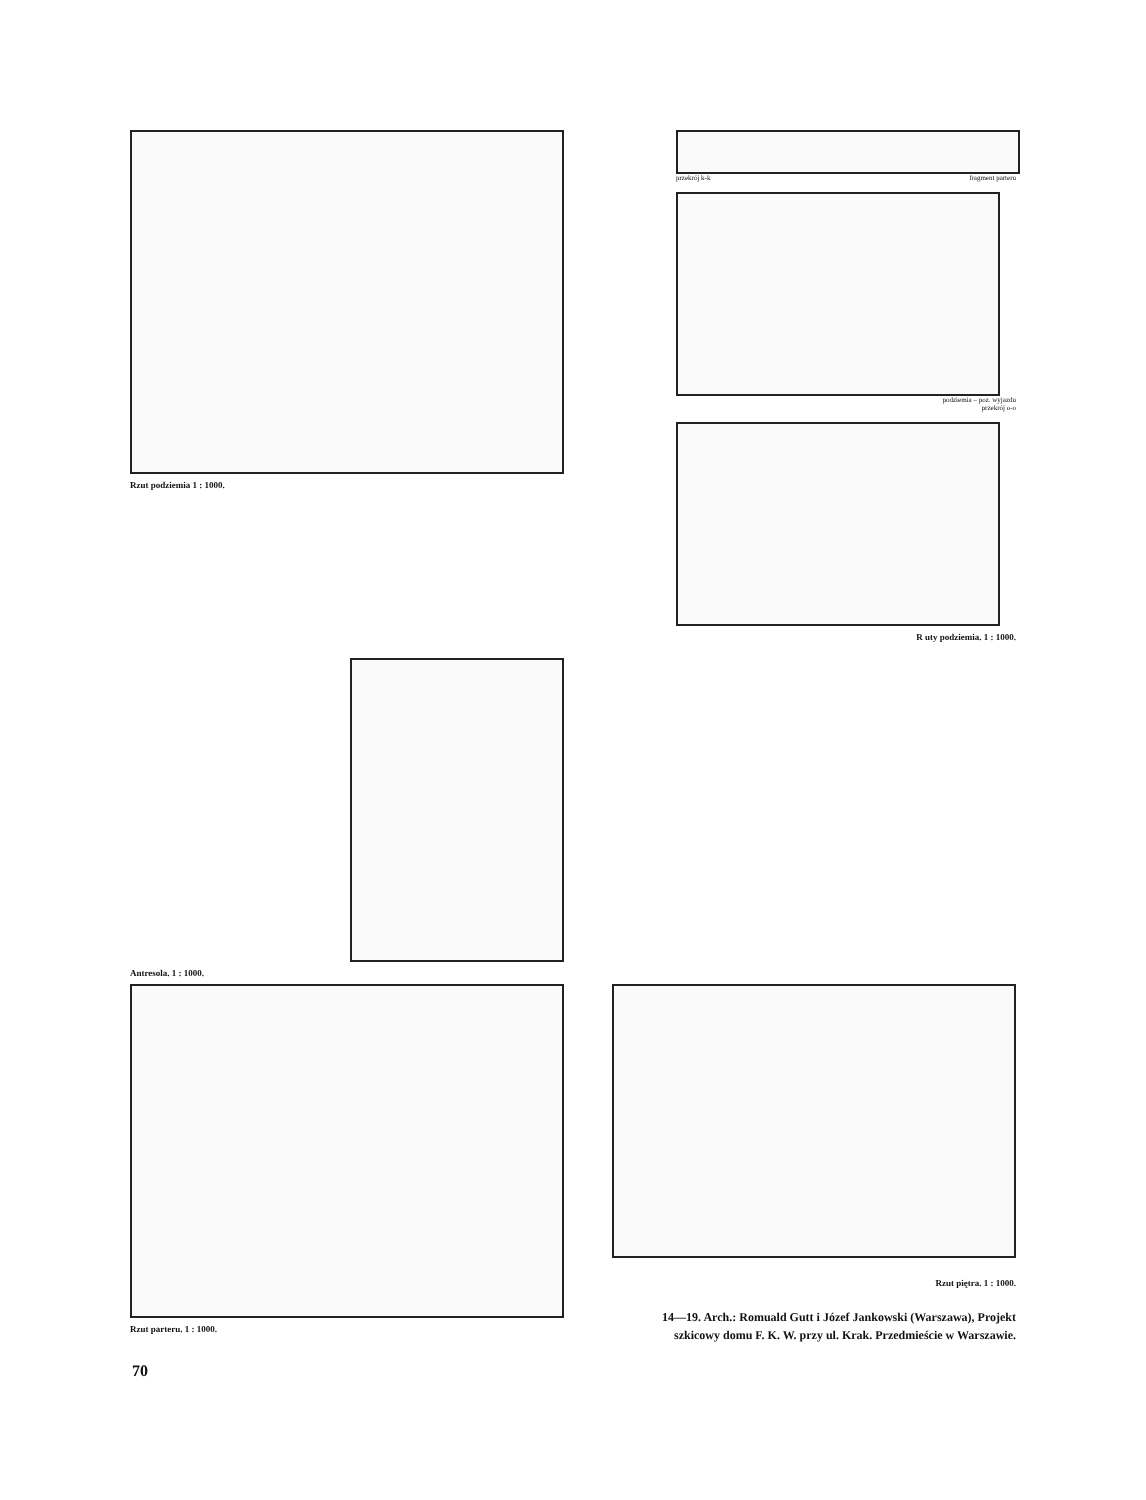Rzut podziemia 1 : 1000.
przekrój k-k fragment parteru
podziemia – poz. wyjazdu
przekrój o-o
R uty podziemia. 1 : 1000.
Antresola. 1 : 1000.
Rzut parteru. 1 : 1000.
Rzut piętra. 1 : 1000.
14—19. Arch.: Romuald Gutt i Józef Jankowski (Warszawa), Projekt szkicowy domu F. K. W. przy ul. Krak. Przedmieście w Warszawie.
70